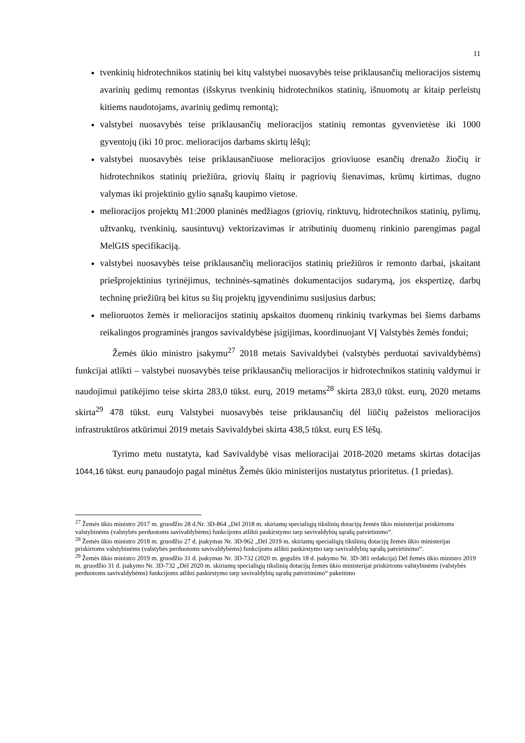11
tvenkinių hidrotechnikos statinių bei kitų valstybei nuosavybės teise priklausančių melioracijos sistemų avarinių gedimų remontas (išskyrus tvenkinių hidrotechnikos statinių, išnuomotų ar kitaip perleistų kitiems naudotojams, avarinių gedimų remontą);
valstybei nuosavybės teise priklausančių melioracijos statinių remontas gyvenvietėse iki 1000 gyventojų (iki 10 proc. melioracijos darbams skirtų lėšų);
valstybei nuosavybės teise priklausančiuose melioracijos grioviuose esančių drenažo žiočių ir hidrotechnikos statinių priežiūra, griovių šlaitų ir pagriovių šienavimas, krūmų kirtimas, dugno valymas iki projektinio gylio sąnašų kaupimo vietose.
melioracijos projektų M1:2000 planinės medžiagos (griovių, rinktuvų, hidrotechnikos statinių, pylimų, užtvankų, tvenkinių, sausintuvų) vektorizavimas ir atributinių duomenų rinkinio parengimas pagal MelGIS specifikaciją.
valstybei nuosavybės teise priklausančių melioracijos statinių priežiūros ir remonto darbai, įskaitant priešprojektinius tyrinėjimus, techninės-sąmatinės dokumentacijos sudarymą, jos ekspertizę, darbų techninę priežiūrą bei kitus su šių projektų įgyvendinimu susijusius darbus;
melioruotos žemės ir melioracijos statinių apskaitos duomenų rinkinių tvarkymas bei šiems darbams reikalingos programinės įrangos savivaldybėse įsigijimas, koordinuojant VĮ Valstybės žemės fondui;
Žemės ūkio ministro įsakymu<sup>27</sup> 2018 metais Savivaldybei (valstybės perduotai savivaldybėms) funkcijai atlikti – valstybei nuosavybės teise priklausančių melioracijos ir hidrotechnikos statinių valdymui ir naudojimui patikėjimo teise skirta 283,0 tūkst. eurų, 2019 metams<sup>28</sup> skirta 283,0 tūkst. eurų, 2020 metams skirta<sup>29</sup> 478 tūkst. eurų Valstybei nuosavybės teise priklausančių dėl liūčių pažeistos melioracijos infrastruktūros atkūrimui 2019 metais Savivaldybei skirta 438,5 tūkst. eurų ES lėšų.
Tyrimo metu nustatyta, kad Savivaldybė visas melioracijai 2018-2020 metams skirtas dotacijas 1044,16 tūkst. eurų panaudojo pagal minėtus Žemės ūkio ministerijos nustatytus prioritetus. (1 priedas).
<sup>27</sup> Žemės ūkio ministro 2017 m. gruodžio 28 d.Nr. 3D-864 „Dėl 2018 m. skiriamų specialiųjų tikslinių dotacijų žemės ūkio ministerijai priskirtoms valstybinėms (valstybės perduotoms savivaldybėms) funkcijoms atlikti paskirstymo tarp savivaldybių sąrašų patvirtinimo“.
<sup>28</sup> Žemės ūkio ministro 2018 m. gruodžio 27 d. įsakymas Nr. 3D-962 „Dėl 2019 m. skiriamų specialiųjų tikslinių dotacijų žemės ūkio ministerijai priskirtoms valstybinėms (valstybės perduotoms savivaldybėms) funkcijoms atlikti paskirstymo tarp savivaldybių sąrašų patvirtinimo“.
<sup>29</sup> Žemės ūkio ministro 2019 m. gruodžio 31 d. įsakymas Nr. 3D-732 (2020 m. gegužės 18 d. įsakymo Nr. 3D-381 redakcija) Dėl žemės ūkio ministro 2019 m. gruodžio 31 d. įsakymo Nr. 3D-732 „Dėl 2020 m. skiriamų specialiųjų tikslinių dotacijų žemės ūkio ministerijai priskirtoms valstybinėms (valstybės perduotoms savivaldybėms) funkcijoms atlikti paskirstymo tarp savivaldybių sąrašų patvirtinimo“ pakeitimo